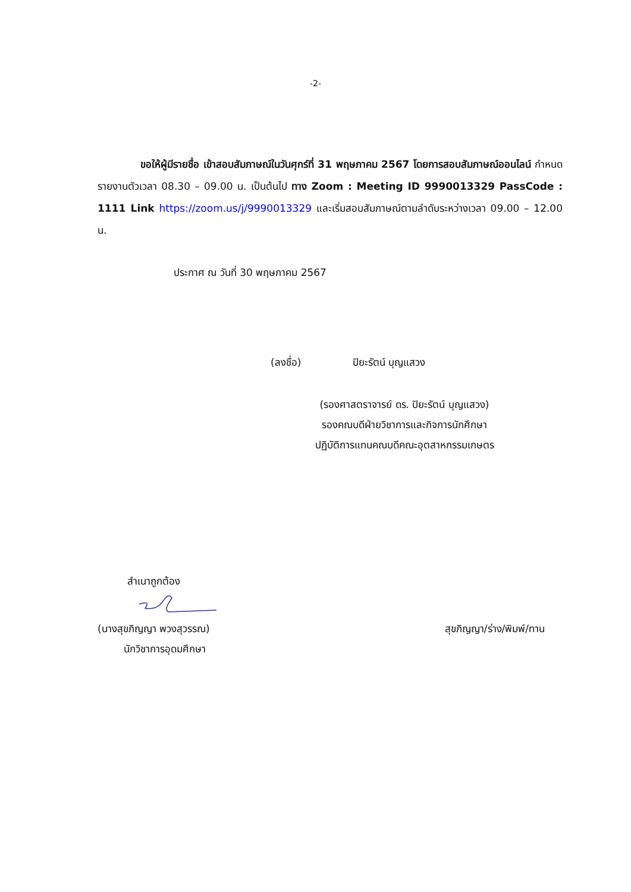-2-
ขอให้ผู้มีรายชื่อ เข้าสอบสัมภาษณ์ในวันศุกร์ที่ 31 พฤษภาคม 2567 โดยการสอบสัมภาษณ์ออนไลน์ กำหนดรายงานตัวเวลา 08.30 – 09.00 น. เป็นต้นไป ทาง Zoom : Meeting ID 9990013329 PassCode : 1111 Link https://zoom.us/j/9990013329 และเริ่มสอบสัมภาษณ์ตามลำดับระหว่างเวลา 09.00 – 12.00 น.
ประกาศ ณ วันที่ 30 พฤษภาคม 2567
(ลงชื่อ) ปิยะรัตน์ บุญแสวง
(รองศาสตราจารย์ ดร. ปิยะรัตน์ บุญแสวง)
รองคณบดีฝ่ายวิชาการและกิจการนักศึกษา
ปฏิบัติการแทนคณบดีคณะอุตสาหกรรมเกษตร
สำเนาถูกต้อง
(นางสุขภิญญา พวงสุวรรณ) สุขภิญญา/ร่าง/พิมพ์/ทาน
นักวิชาการอุดมศึกษา